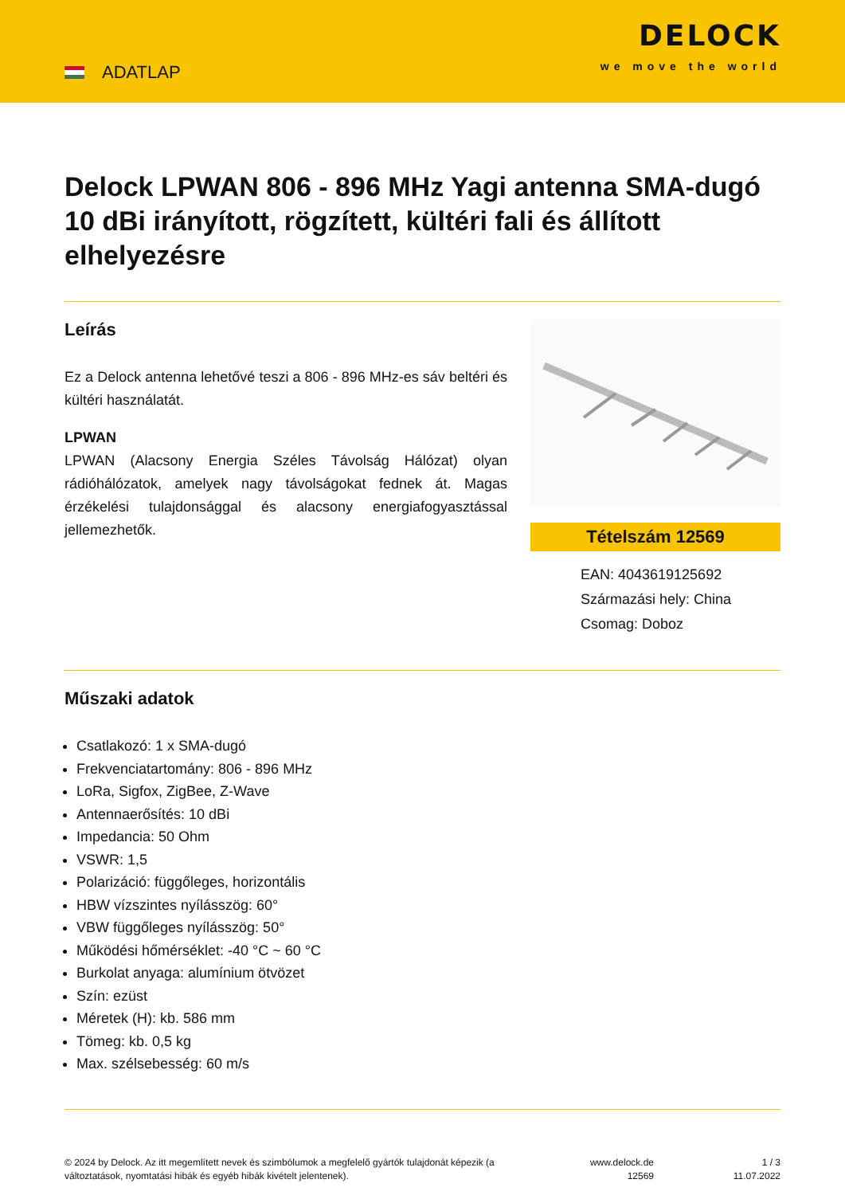ADATLAP
DELOCK
we move the world
Delock LPWAN 806 - 896 MHz Yagi antenna SMA-dugó 10 dBi irányított, rögzített, kültéri fali és állított elhelyezésre
Leírás
Ez a Delock antenna lehetővé teszi a 806 - 896 MHz-es sáv beltéri és kültéri használatát.
LPWAN
LPWAN (Alacsony Energia Széles Távolság Hálózat) olyan rádióhálózatok, amelyek nagy távolságokat fednek át. Magas érzékelési tulajdonsággal és alacsony energiafogyasztással jellemezhetők.
Tételszám 12569
EAN: 4043619125692
Származási hely: China
Csomag: Doboz
Műszaki adatok
Csatlakozó: 1 x SMA-dugó
Frekvenciatartomány: 806 - 896 MHz
LoRa, Sigfox, ZigBee, Z-Wave
Antennaerősítés: 10 dBi
Impedancia: 50 Ohm
VSWR: 1,5
Polarizáció: függőleges, horizontális
HBW vízszintes nyílásszög: 60°
VBW függőleges nyílásszög: 50°
Működési hőmérséklet: -40 °C ~ 60 °C
Burkolat anyaga: alumínium ötvözet
Szín: ezüst
Méretek (H): kb. 586 mm
Tömeg: kb. 0,5 kg
Max. szélsebesség: 60 m/s
© 2024 by Delock. Az itt megemlített nevek és szimbólumok a megfelelő gyártók tulajdonát képezik (a változtatások, nyomtatási hibák és egyéb hibák kivételt jelentenek).
www.delock.de
12569
1 / 3
11.07.2022